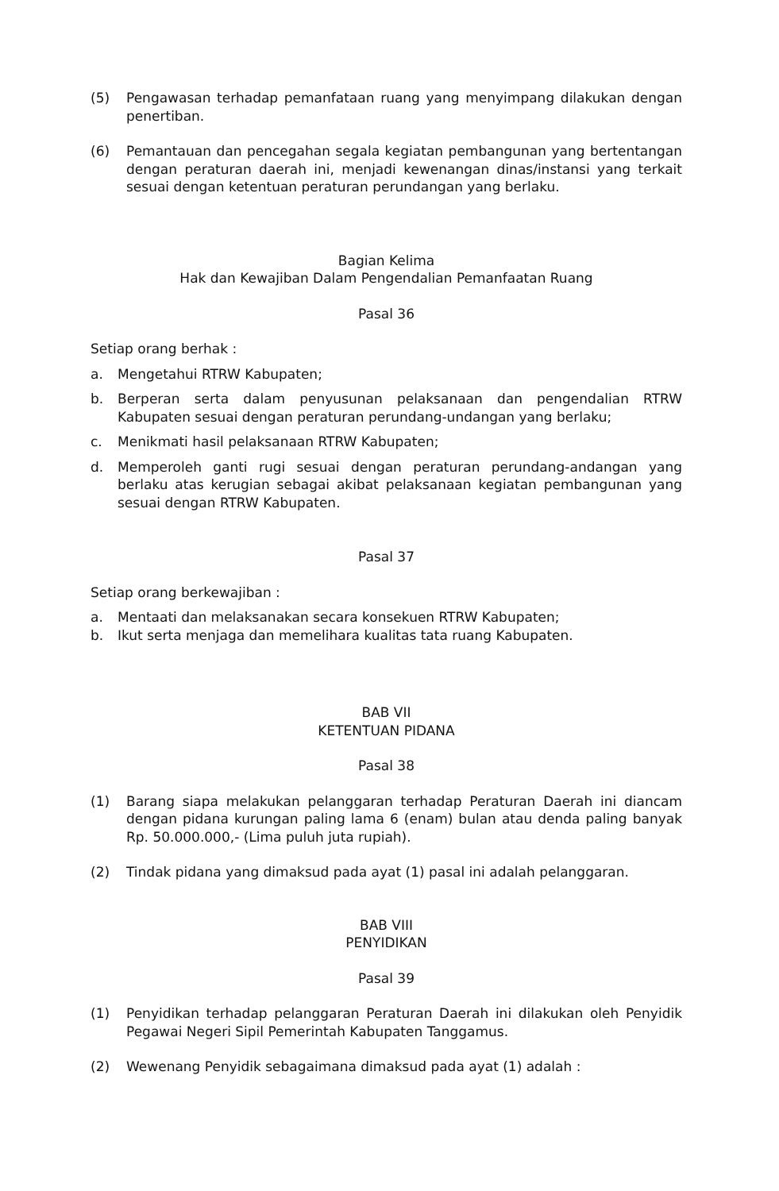(5) Pengawasan terhadap pemanfataan ruang yang menyimpang dilakukan dengan penertiban.
(6) Pemantauan dan pencegahan segala kegiatan pembangunan yang bertentangan dengan peraturan daerah ini, menjadi kewenangan dinas/instansi yang terkait sesuai dengan ketentuan peraturan perundangan yang berlaku.
Bagian Kelima
Hak dan Kewajiban Dalam Pengendalian Pemanfaatan Ruang
Pasal 36
Setiap orang berhak :
a. Mengetahui RTRW Kabupaten;
b. Berperan serta dalam penyusunan pelaksanaan dan pengendalian RTRW Kabupaten sesuai dengan peraturan perundang-undangan yang berlaku;
c. Menikmati hasil pelaksanaan RTRW Kabupaten;
d. Memperoleh ganti rugi sesuai dengan peraturan perundang-andangan yang berlaku atas kerugian sebagai akibat pelaksanaan kegiatan pembangunan yang sesuai dengan RTRW Kabupaten.
Pasal 37
Setiap orang berkewajiban :
a. Mentaati dan melaksanakan secara konsekuen RTRW Kabupaten;
b. Ikut serta menjaga dan memelihara kualitas tata ruang Kabupaten.
BAB VII
KETENTUAN PIDANA
Pasal 38
(1) Barang siapa melakukan pelanggaran terhadap Peraturan Daerah ini diancam dengan pidana kurungan paling lama 6 (enam) bulan atau denda paling banyak Rp. 50.000.000,- (Lima puluh juta rupiah).
(2) Tindak pidana yang dimaksud pada ayat (1) pasal ini adalah pelanggaran.
BAB VIII
PENYIDIKAN
Pasal 39
(1) Penyidikan terhadap pelanggaran Peraturan Daerah ini dilakukan oleh Penyidik Pegawai Negeri Sipil Pemerintah Kabupaten Tanggamus.
(2) Wewenang Penyidik sebagaimana dimaksud pada ayat (1) adalah :